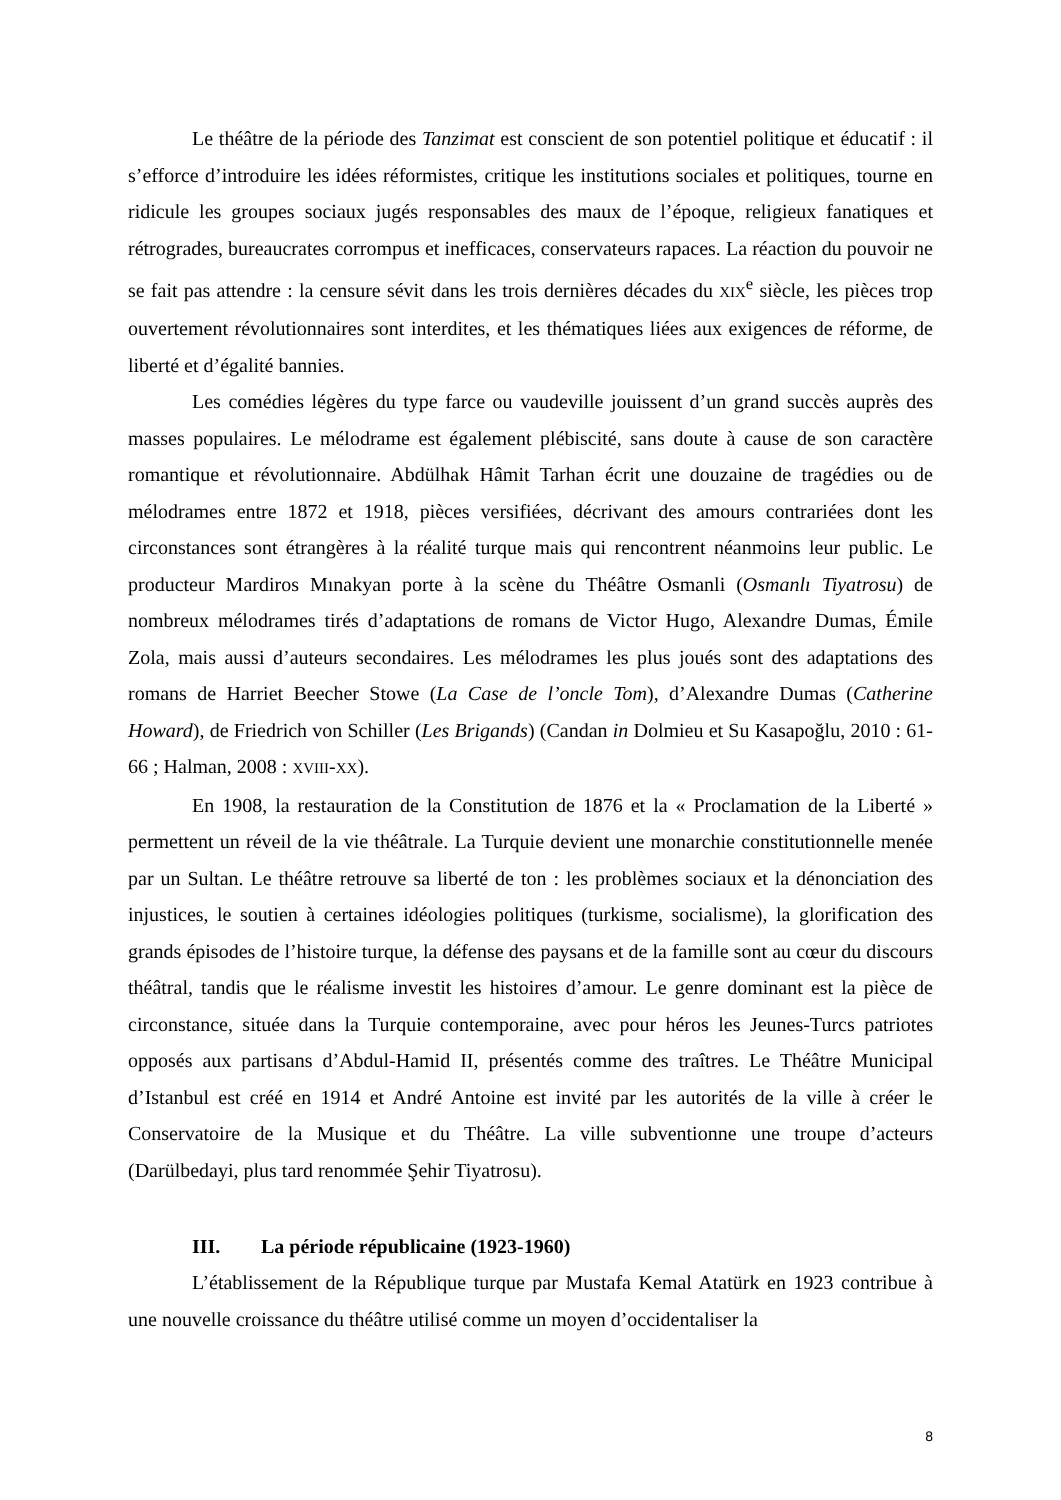Le théâtre de la période des Tanzimat est conscient de son potentiel politique et éducatif : il s’efforce d’introduire les idées réformistes, critique les institutions sociales et politiques, tourne en ridicule les groupes sociaux jugés responsables des maux de l’époque, religieux fanatiques et rétrogrades, bureaucrates corrompus et inefficaces, conservateurs rapaces. La réaction du pouvoir ne se fait pas attendre : la censure sévit dans les trois dernières décades du XIX<sup>e</sup> siècle, les pièces trop ouvertement révolutionnaires sont interdites, et les thématiques liées aux exigences de réforme, de liberté et d’égalité bannies.
Les comédies légères du type farce ou vaudeville jouissent d’un grand succès auprès des masses populaires. Le mélodrame est également plébiscité, sans doute à cause de son caractère romantique et révolutionnaire. Abdülhak Hâmit Tarhan écrit une douzaine de tragédies ou de mélodrames entre 1872 et 1918, pièces versifiées, décrivant des amours contrariées dont les circonstances sont étrangères à la réalité turque mais qui rencontrent néanmoins leur public. Le producteur Mardiros Mınakyan porte à la scène du Théâtre Osmanli (Osmanlı Tiyatrosu) de nombreux mélodrames tirés d’adaptations de romans de Victor Hugo, Alexandre Dumas, Émile Zola, mais aussi d’auteurs secondaires. Les mélodrames les plus joués sont des adaptations des romans de Harriet Beecher Stowe (La Case de l’oncle Tom), d’Alexandre Dumas (Catherine Howard), de Friedrich von Schiller (Les Brigands) (Candan in Dolmieu et Su Kasapoğlu, 2010 : 61-66 ; Halman, 2008 : XVIII-XX).
En 1908, la restauration de la Constitution de 1876 et la « Proclamation de la Liberté » permettent un réveil de la vie théâtrale. La Turquie devient une monarchie constitutionnelle menée par un Sultan. Le théâtre retrouve sa liberté de ton : les problèmes sociaux et la dénonciation des injustices, le soutien à certaines idéologies politiques (turkisme, socialisme), la glorification des grands épisodes de l’histoire turque, la défense des paysans et de la famille sont au cœur du discours théâtral, tandis que le réalisme investit les histoires d’amour. Le genre dominant est la pièce de circonstance, située dans la Turquie contemporaine, avec pour héros les Jeunes-Turcs patriotes opposés aux partisans d’Abdul-Hamid II, présentés comme des traîtres. Le Théâtre Municipal d’Istanbul est créé en 1914 et André Antoine est invité par les autorités de la ville à créer le Conservatoire de la Musique et du Théâtre. La ville subventionne une troupe d’acteurs (Darülbedayi, plus tard renommée Şehir Tiyatrosu).
III. La période républicaine (1923-1960)
L’établissement de la République turque par Mustafa Kemal Atatürk en 1923 contribue à une nouvelle croissance du théâtre utilisé comme un moyen d’occidentaliser la
8